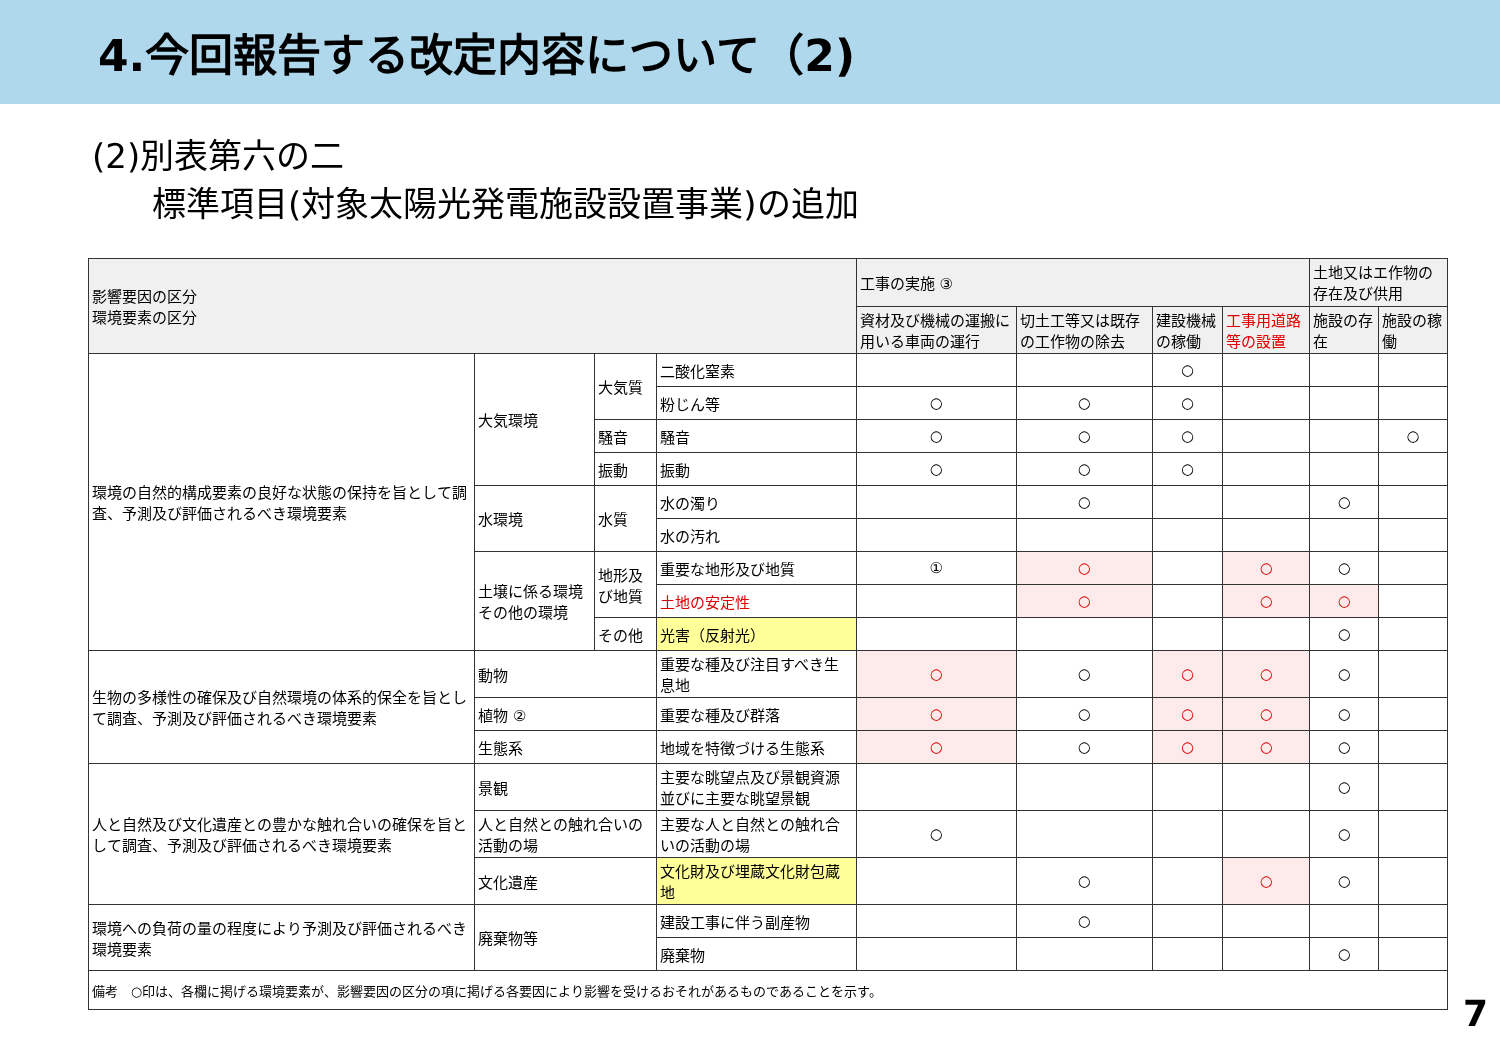4.今回報告する改定内容について（2)
(2)別表第六の二
標準項目(対象太陽光発電施設設置事業)の追加
| 影響要因の区分 環境要素の区分 | | | | 工事の実施 ③ | | | | 土地又はエ作物の存在及び供用 | |
| --- | --- | --- | --- | --- | --- | --- | --- | --- | --- |
| | | | | 資材及び機械の運搬に用いる車両の運行 | 切土工等又は既存の工作物の除去 | 建設機械の稼働 | 工事用道路等の設置 | 施設の存在 | 施設の稼働 |
| 環境の自然的構成要素の良好な状態の保持を旨として調査、予測及び評価されるべき環境要素 | 大気環境 | 大気質 | 二酸化窒素 | | | ○ | | | |
| | | | 粉じん等 | ○ | ○ | ○ | | | |
| | | 騒音 | 騒音 | ○ | ○ | ○ | | | ○ |
| | | 振動 | 振動 | ○ | ○ | ○ | | | |
| | 水環境 | 水質 | 水の濁り | | ○ | | | ○ | |
| | | | 水の汚れ | | | | | | |
| | 土壌に係る環境その他の環境 | 地形及び地質 | 重要な地形及び地質 | ① | ○ | | ○ | ○ | |
| | | | 土地の安定性 | | ○ | | ○ | ○ | |
| | | その他 | 光害（反射光） | | | | | ○ | |
| 生物の多様性の確保及び自然環境の体系的保全を旨として調査、予測及び評価されるべき環境要素 | 動物 | | 重要な種及び注目すべき生息地 | ○ | ○ | ○ | ○ | ○ | |
| | 植物 ② | | 重要な種及び群落 | ○ | ○ | ○ | ○ | ○ | |
| | 生態系 | | 地域を特徴づける生態系 | ○ | ○ | ○ | ○ | ○ | |
| 人と自然及び文化遺産との豊かな触れ合いの確保を旨として調査、予測及び評価されるべき環境要素 | 景観 | | 主要な眺望点及び景観資源並びに主要な眺望景観 | | | | | ○ | |
| | 人と自然との触れ合いの活動の場 | | 主要な人と自然との触れ合いの活動の場 | ○ | | | | ○ | |
| | 文化遺産 | | 文化財及び埋蔵文化財包蔵地 | | ○ | | ○ | ○ | |
| 環境への負荷の量の程度により予測及び評価されるべき環境要素 | 廃棄物等 | | 建設工事に伴う副産物 | | ○ | | | | |
| | | | 廃棄物 | | | | | ○ | |
| 備考 ○印は、各欄に掲げる環境要素が、影響要因の区分の項に掲げる各要因により影響を受けるおそれがあるものであることを示す。 | | | | | | | | | |
7